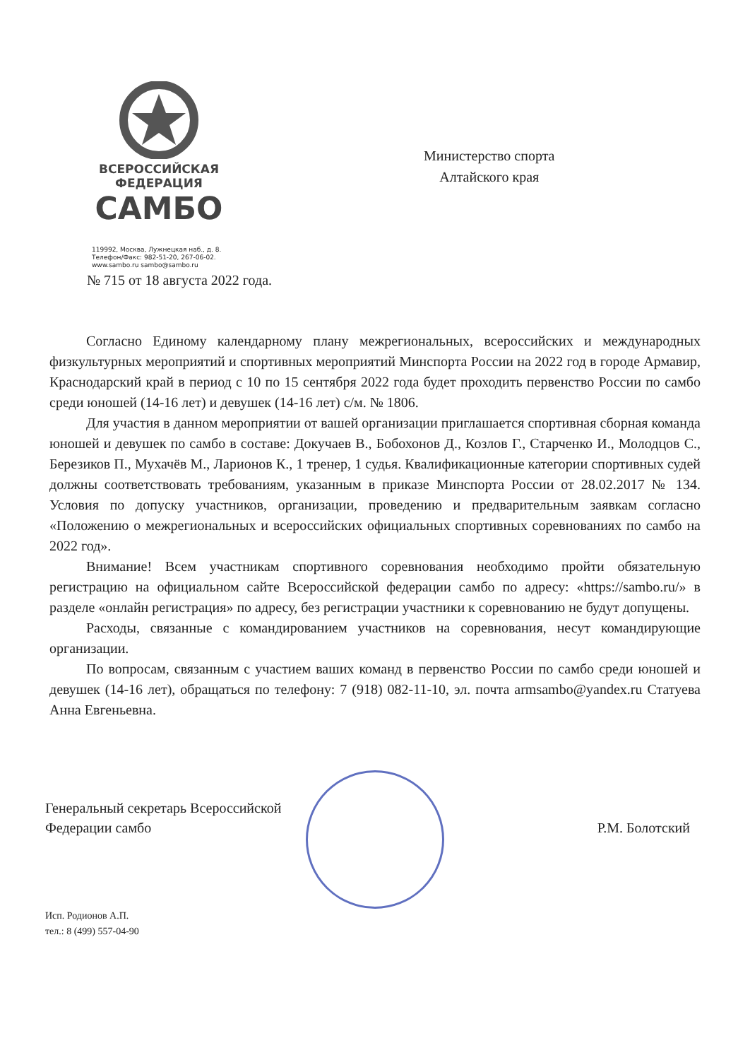ВСЕРОССИЙСКАЯ
ФЕДЕРАЦИЯ
САМБО
119992, Москва, Лужнецкая наб., д. 8.
Телефон/Факс: 982-51-20, 267-06-02.
www.sambo.ru sambo@sambo.ru
Министерство спорта
Алтайского края
№ 715 от 18 августа 2022 года.
Согласно Единому календарному плану межрегиональных, всероссийских и международных физкультурных мероприятий и спортивных мероприятий Минспорта России на 2022 год в городе Армавир, Краснодарский край в период с 10 по 15 сентября 2022 года будет проходить первенство России по самбо среди юношей (14-16 лет) и девушек (14-16 лет) с/м. № 1806.
Для участия в данном мероприятии от вашей организации приглашается спортивная сборная команда юношей и девушек по самбо в составе: Докучаев В., Бобохонов Д., Козлов Г., Старченко И., Молодцов С., Березиков П., Мухачёв М., Ларионов К., 1 тренер, 1 судья. Квалификационные категории спортивных судей должны соответствовать требованиям, указанным в приказе Минспорта России от 28.02.2017 № 134. Условия по допуску участников, организации, проведению и предварительным заявкам согласно «Положению о межрегиональных и всероссийских официальных спортивных соревнованиях по самбо на 2022 год».
Внимание! Всем участникам спортивного соревнования необходимо пройти обязательную регистрацию на официальном сайте Всероссийской федерации самбо по адресу: «https://sambo.ru/» в разделе «онлайн регистрация» по адресу, без регистрации участники к соревнованию не будут допущены.
Расходы, связанные с командированием участников на соревнования, несут командирующие организации.
По вопросам, связанным с участием ваших команд в первенство России по самбо среди юношей и девушек (14-16 лет), обращаться по телефону: 7 (918) 082-11-10, эл. почта armsambo@yandex.ru Статуева Анна Евгеньевна.
Генеральный секретарь Всероссийской
Федерации самбо
Р.М. Болотский
Исп. Родионов А.П.
тел.: 8 (499) 557-04-90